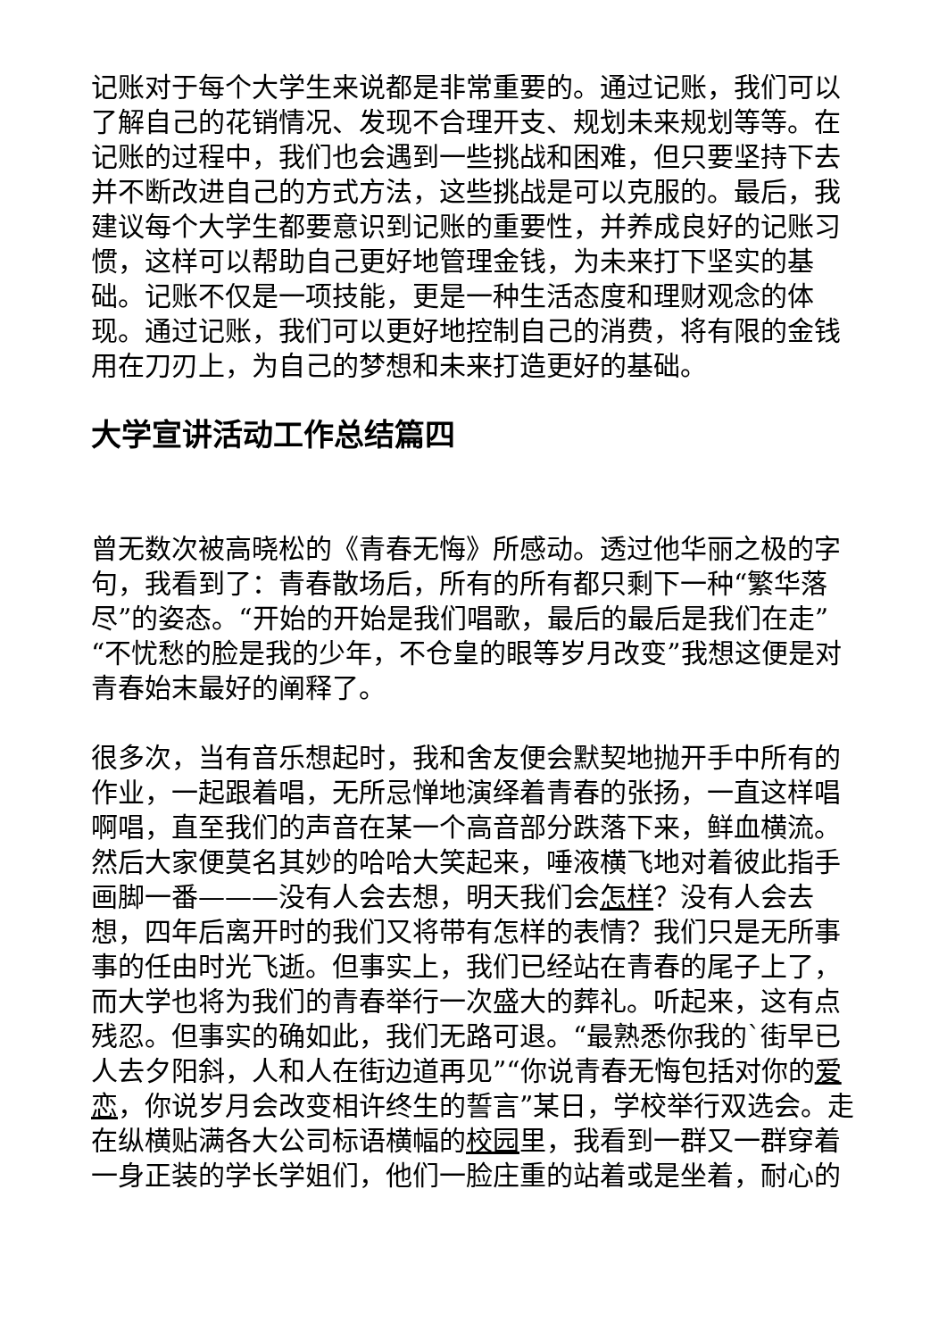记账对于每个大学生来说都是非常重要的。通过记账，我们可以了解自己的花销情况、发现不合理开支、规划未来规划等等。在记账的过程中，我们也会遇到一些挑战和困难，但只要坚持下去并不断改进自己的方式方法，这些挑战是可以克服的。最后，我建议每个大学生都要意识到记账的重要性，并养成良好的记账习惯，这样可以帮助自己更好地管理金钱，为未来打下坚实的基础。记账不仅是一项技能，更是一种生活态度和理财观念的体现。通过记账，我们可以更好地控制自己的消费，将有限的金钱用在刀刃上，为自己的梦想和未来打造更好的基础。
大学宣讲活动工作总结篇四
曾无数次被高晓松的《青春无悔》所感动。透过他华丽之极的字句，我看到了：青春散场后，所有的所有都只剩下一种“繁华落尽”的姿态。“开始的开始是我们唱歌，最后的最后是我们在走”“不忧愁的脸是我的少年，不仓皇的眼等岁月改变”我想这便是对青春始末最好的阐释了。
很多次，当有音乐想起时，我和舍友便会默契地抛开手中所有的作业，一起跟着唱，无所忌惮地演绎着青春的张扬，一直这样唱啊唱，直至我们的声音在某一个高音部分跌落下来，鲜血横流。然后大家便莫名其妙的哈哈大笑起来，唾液横飞地对着彼此指手画脚一番———没有人会去想，明天我们会怎样？没有人会去想，四年后离开时的我们又将带有怎样的表情？我们只是无所事事的任由时光飞逝。但事实上，我们已经站在青春的尾子上了，而大学也将为我们的青春举行一次盛大的葬礼。听起来，这有点残忍。但事实的确如此，我们无路可退。“最熟悉你我的`街早已人去夕阳斜，人和人在街边道再见”“你说青春无悔包括对你的爱恋，你说岁月会改变相许终生的誓言”某日，学校举行双选会。走在纵横贴满各大公司标语横幅的校园里，我看到一群又一群穿着一身正装的学长学姐们，他们一脸庄重的站着或是坐着，耐心的